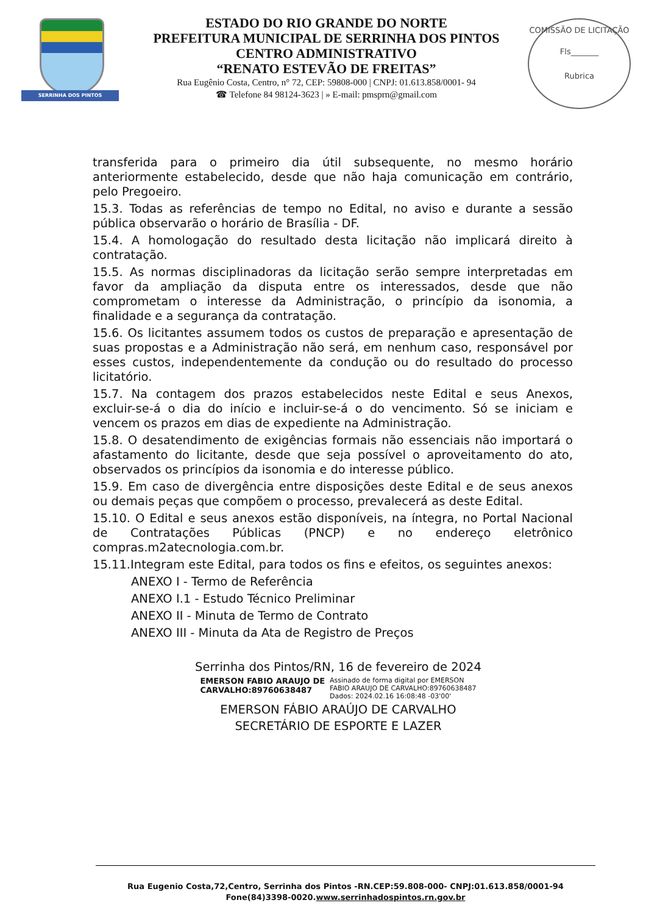SERRINHA DOS PINTOS
ESTADO DO RIO GRANDE DO NORTE
PREFEITURA MUNICIPAL DE SERRINHA DOS PINTOS
CENTRO ADMINISTRATIVO
“RENATO ESTEVÃO DE FREITAS”
Rua Eugênio Costa, Centro, n° 72, CEP: 59808-000 | CNPJ: 01.613.858/0001- 94
☎ Telefone 84 98124-3623 | » E-mail: pmsprn@gmail.com
COMISSÃO DE LICITAÇÃO
Fls_______
Rubrica
transferida para o primeiro dia útil subsequente, no mesmo horário anteriormente estabelecido, desde que não haja comunicação em contrário, pelo Pregoeiro.
15.3. Todas as referências de tempo no Edital, no aviso e durante a sessão pública observarão o horário de Brasília - DF.
15.4. A homologação do resultado desta licitação não implicará direito à contratação.
15.5. As normas disciplinadoras da licitação serão sempre interpretadas em favor da ampliação da disputa entre os interessados, desde que não comprometam o interesse da Administração, o princípio da isonomia, a finalidade e a segurança da contratação.
15.6. Os licitantes assumem todos os custos de preparação e apresentação de suas propostas e a Administração não será, em nenhum caso, responsável por esses custos, independentemente da condução ou do resultado do processo licitatório.
15.7. Na contagem dos prazos estabelecidos neste Edital e seus Anexos, excluir-se-á o dia do início e incluir-se-á o do vencimento. Só se iniciam e vencem os prazos em dias de expediente na Administração.
15.8. O desatendimento de exigências formais não essenciais não importará o afastamento do licitante, desde que seja possível o aproveitamento do ato, observados os princípios da isonomia e do interesse público.
15.9. Em caso de divergência entre disposições deste Edital e de seus anexos ou demais peças que compõem o processo, prevalecerá as deste Edital.
15.10. O Edital e seus anexos estão disponíveis, na íntegra, no Portal Nacional de Contratações Públicas (PNCP) e no endereço eletrônico compras.m2atecnologia.com.br.
15.11.Integram este Edital, para todos os fins e efeitos, os seguintes anexos:
ANEXO I - Termo de Referência
ANEXO I.1 - Estudo Técnico Preliminar
ANEXO II - Minuta de Termo de Contrato
ANEXO III - Minuta da Ata de Registro de Preços
Serrinha dos Pintos/RN, 16 de fevereiro de 2024
EMERSON FABIO ARAUJO DE
CARVALHO:89760638487 Assinado de forma digital por EMERSON
FABIO ARAUJO DE CARVALHO:89760638487
Dados: 2024.02.16 16:08:48 -03'00'
EMERSON FÁBIO ARAÚJO DE CARVALHO
SECRETÁRIO DE ESPORTE E LAZER
Rua Eugenio Costa,72,Centro, Serrinha dos Pintos -RN.CEP:59.808-000- CNPJ:01.613.858/0001-94
Fone(84)3398-0020.www.serrinhadospintos.rn.gov.br